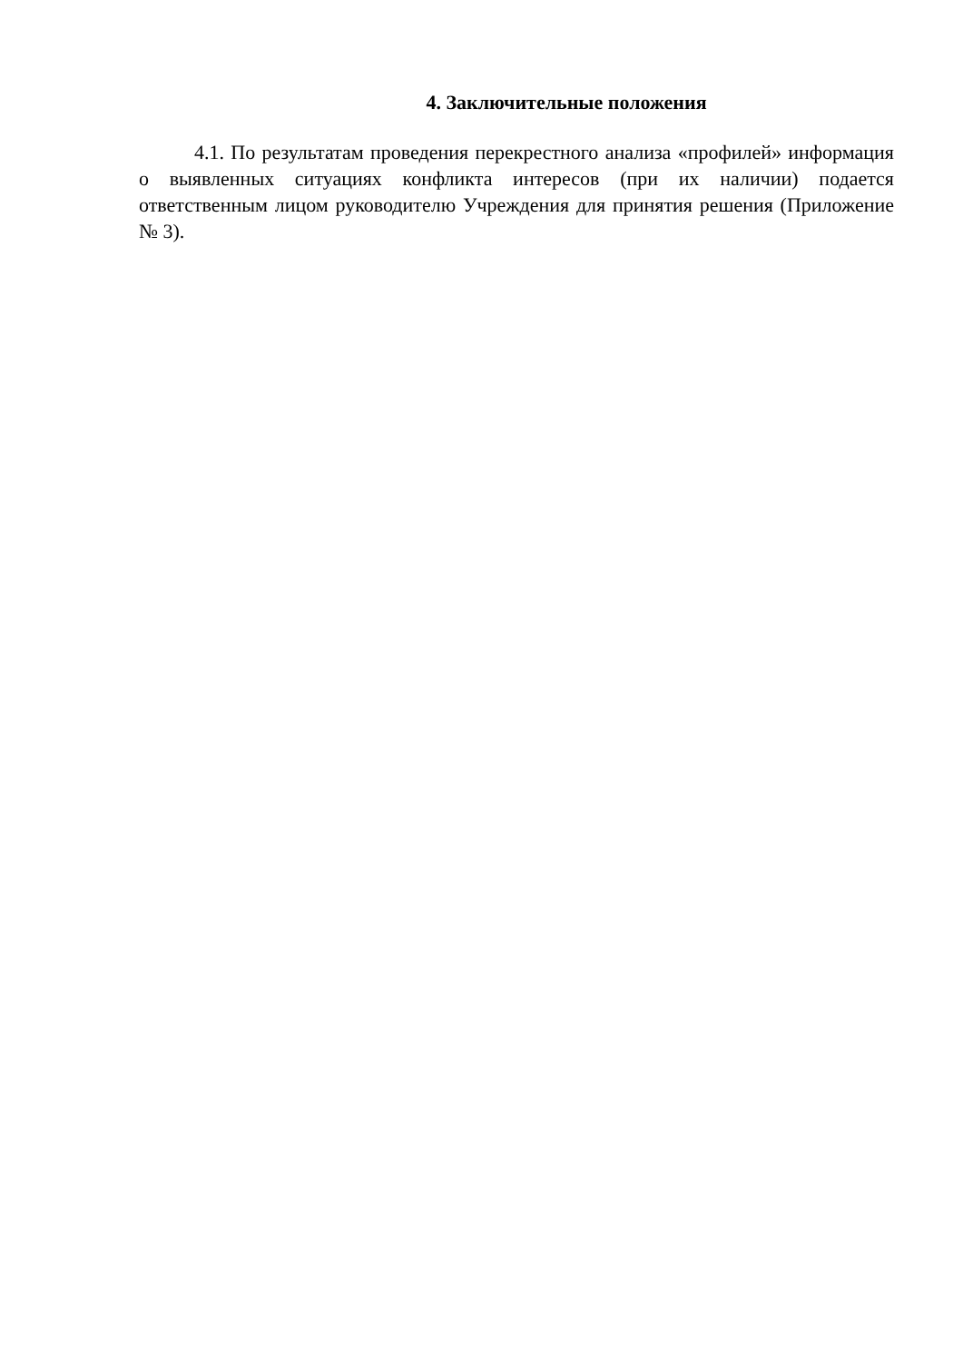4. Заключительные положения
4.1. По результатам проведения перекрестного анализа «профилей» информация о выявленных ситуациях конфликта интересов (при их наличии) подается ответственным лицом руководителю Учреждения для принятия решения (Приложение № 3).